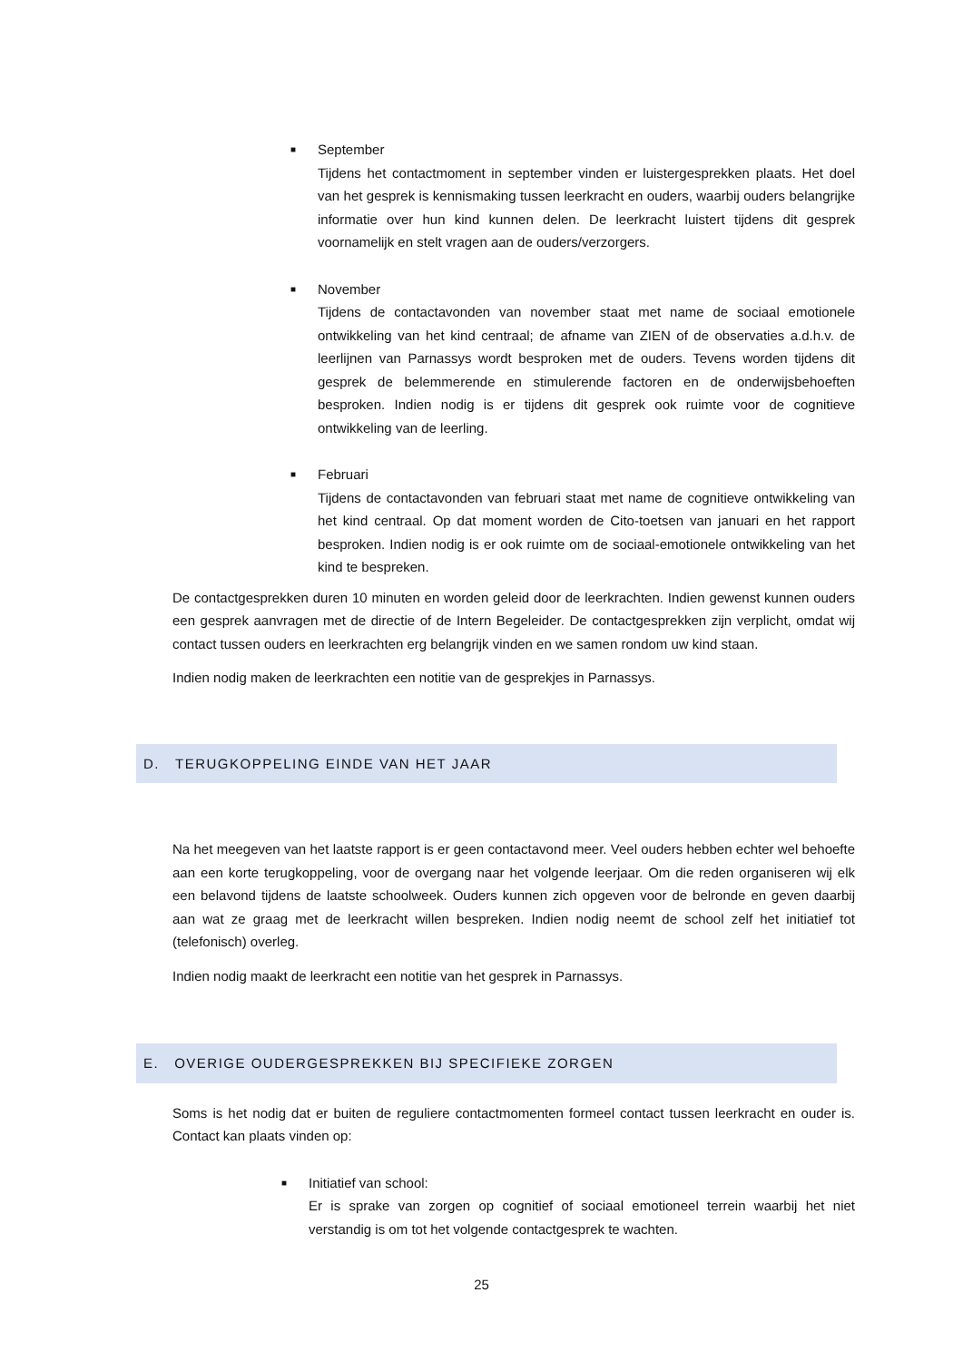■
September
Tijdens het contactmoment in september vinden er luistergesprekken plaats. Het doel van het gesprek is kennismaking tussen leerkracht en ouders, waarbij ouders belangrijke informatie over hun kind kunnen delen. De leerkracht luistert tijdens dit gesprek voornamelijk en stelt vragen aan de ouders/verzorgers.
■
November
Tijdens de contactavonden van november staat met name de sociaal emotionele ontwikkeling van het kind centraal; de afname van ZIEN of de observaties a.d.h.v. de leerlijnen van Parnassys wordt besproken met de ouders. Tevens worden tijdens dit gesprek de belemmerende en stimulerende factoren en de onderwijsbehoeften besproken. Indien nodig is er tijdens dit gesprek ook ruimte voor de cognitieve ontwikkeling van de leerling.
■
Februari
Tijdens de contactavonden van februari staat met name de cognitieve ontwikkeling van het kind centraal. Op dat moment worden de Cito-toetsen van januari en het rapport besproken. Indien nodig is er ook ruimte om de sociaal-emotionele ontwikkeling van het kind te bespreken.
De contactgesprekken duren 10 minuten en worden geleid door de leerkrachten. Indien gewenst kunnen ouders een gesprek aanvragen met de directie of de Intern Begeleider. De contactgesprekken zijn verplicht, omdat wij contact tussen ouders en leerkrachten erg belangrijk vinden en we samen rondom uw kind staan.
Indien nodig maken de leerkrachten een notitie van de gesprekjes in Parnassys.
D. TERUGKOPPELING EINDE VAN HET JAAR
Na het meegeven van het laatste rapport is er geen contactavond meer. Veel ouders hebben echter wel behoefte aan een korte terugkoppeling, voor de overgang naar het volgende leerjaar. Om die reden organiseren wij elk een belavond tijdens de laatste schoolweek. Ouders kunnen zich opgeven voor de belronde en geven daarbij aan wat ze graag met de leerkracht willen bespreken. Indien nodig neemt de school zelf het initiatief tot (telefonisch) overleg.
Indien nodig maakt de leerkracht een notitie van het gesprek in Parnassys.
E. OVERIGE OUDERGESPREKKEN BIJ SPECIFIEKE ZORGEN
Soms is het nodig dat er buiten de reguliere contactmomenten formeel contact tussen leerkracht en ouder is. Contact kan plaats vinden op:
■
Initiatief van school:
Er is sprake van zorgen op cognitief of sociaal emotioneel terrein waarbij het niet verstandig is om tot het volgende contactgesprek te wachten.
25